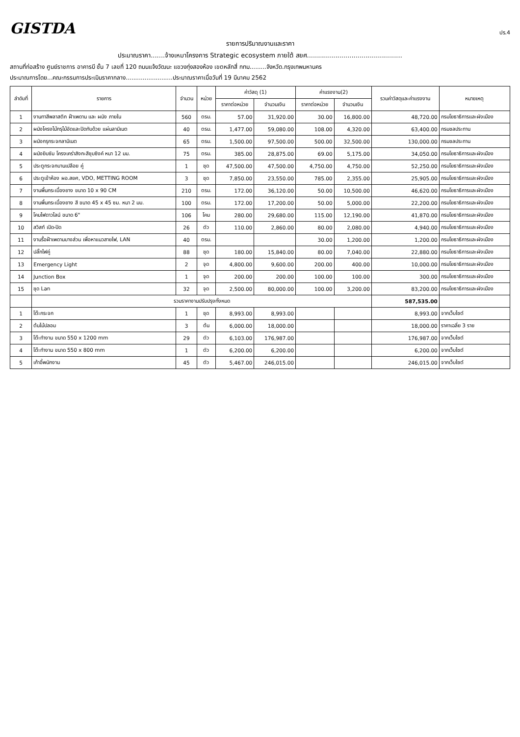GISTDA
ปร.4
รายการปริมาณงานและราคา
ประมาณราคา.......จ้างเหมาโครงการ Strategic ecosystem ภายใต้ สยศ...............................................
สถานที่ก่อสร้าง ศูนย์ราชการ อาคารบี ชั้น 7 เลขที่ 120 ถนนแจ้งวัฒนะ แขวงทุ่งสองห้อง เขตหลักสี่ กทม.........จังหวัด.กรุงเทพมหานคร
ประมาณการโดย...คณะกรรมการประเมินราคากลาง.........................ประมาณราคาเมื่อวันที่ 19 มีนาคม 2562
| ลำดับที่ | รายการ | จำนวน | หน่วย | ค่าวัสดุ (1) | | ค่าแรงงาน(2) | | รวมค่าวัสดุและค่าแรงงาน | หมายเหตุ |
| --- | --- | --- | --- | --- | --- | --- | --- | --- | --- |
| | | | | ราคาต่อหน่วย | จำนวนเงิน | ราคาต่อหน่วย | จำนวนเงิน | | |
| 1 | งานทาสีพลาสติก ฝ้าเพดาน และ ผนัง ภายใน | 560 | ตรม. | 57.00 | 31,920.00 | 30.00 | 16,800.00 | 48,720.00 | กรมโยธาธิการและผังเมือง |
| 2 | ผนังโครงไม้กรุไม้อัดและปิดทับด้วย แผ่นลามิเนต | 40 | ตรม. | 1,477.00 | 59,080.00 | 108.00 | 4,320.00 | 63,400.00 | กรมชลประทาน |
| 3 | ผนังกรุกระจกลามิเนต | 65 | ตรม. | 1,500.00 | 97,500.00 | 500.00 | 32,500.00 | 130,000.00 | กรมชลประทาน |
| 4 | ผนังยิบซัม โครงเคร่าสังกะสีชุบซิงค์ หนา 12 มม. | 75 | ตรม. | 385.00 | 28,875.00 | 69.00 | 5,175.00 | 34,050.00 | กรมโยธาธิการและผังเมือง |
| 5 | ประตูกระจกบานเปลือย คู่ | 1 | ชุด | 47,500.00 | 47,500.00 | 4,750.00 | 4,750.00 | 52,250.00 | กรมโยธาธิการและผังเมือง |
| 6 | ประตูเข้าห้อง ผอ.สยศ, VDO, METTING ROOM | 3 | ชุด | 7,850.00 | 23,550.00 | 785.00 | 2,355.00 | 25,905.00 | กรมโยธาธิการและผังเมือง |
| 7 | งานพื้นกระเบื้องยาง ขนาด 10 x 90 CM | 210 | ตรม. | 172.00 | 36,120.00 | 50.00 | 10,500.00 | 46,620.00 | กรมโยธาธิการและผังเมือง |
| 8 | งานพื้นกระเบื้องยาง สี ขนาด 45 x 45 ซม. หนา 2 มม. | 100 | ตรม. | 172.00 | 17,200.00 | 50.00 | 5,000.00 | 22,200.00 | กรมโยธาธิการและผังเมือง |
| 9 | โคมไฟดาวไลน์ ขนาด 6" | 106 | โคม | 280.00 | 29,680.00 | 115.00 | 12,190.00 | 41,870.00 | กรมโยธาธิการและผังเมือง |
| 10 | สวิสท์ เปิด-ปิด | 26 | ตัว | 110.00 | 2,860.00 | 80.00 | 2,080.00 | 4,940.00 | กรมโยธาธิการและผังเมือง |
| 11 | งานรื้อฝ้าเพดานบางส่วน เพื่อหาแนวสายไฟ, LAN | 40 | ตรม. | | | 30.00 | 1,200.00 | 1,200.00 | กรมโยธาธิการและผังเมือง |
| 12 | ปลั๊กไฟคู่ | 88 | ชุด | 180.00 | 15,840.00 | 80.00 | 7,040.00 | 22,880.00 | กรมโยธาธิการและผังเมือง |
| 13 | Emergency Light | 2 | จุด | 4,800.00 | 9,600.00 | 200.00 | 400.00 | 10,000.00 | กรมโยธาธิการและผังเมือง |
| 14 | Junction Box | 1 | จุด | 200.00 | 200.00 | 100.00 | 100.00 | 300.00 | กรมโยธาธิการและผังเมือง |
| 15 | ชุด Lan | 32 | จุด | 2,500.00 | 80,000.00 | 100.00 | 3,200.00 | 83,200.00 | กรมโยธาธิการและผังเมือง |
| | รวมราคางานปรับปรุงทั้งหมด | | | | | | | 587,535.00 | |
| 1 | โต๊ะกระจก | 1 | ชุด | 8,993.00 | 8,993.00 | | | 8,993.00 | จากเว็บไซต์ |
| 2 | ต้นไม้ปลอม | 3 | ต้น | 6,000.00 | 18,000.00 | | | 18,000.00 | ราคาเฉลี่ย 3 ราย |
| 3 | โต๊ะทำงาน ขนาด 550 x 1200 mm | 29 | ตัว | 6,103.00 | 176,987.00 | | | 176,987.00 | จากเว็บไซต์ |
| 4 | โต๊ะทำงาน ขนาด 550 x 800 mm | 1 | ตัว | 6,200.00 | 6,200.00 | | | 6,200.00 | จากเว็บไซต์ |
| 5 | เก้าอี้พนักงาน | 45 | ตัว | 5,467.00 | 246,015.00 | | | 246,015.00 | จากเว็บไซต์ |